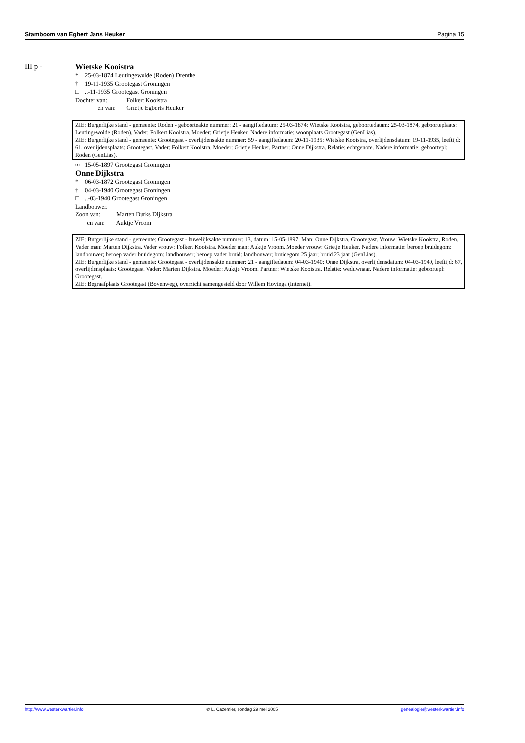Stamboom van Egbert Jans Heuker Pagina 15
III p - Wietske Kooistra
* 25-03-1874 Leutingewolde (Roden) Drenthe
† 19-11-1935 Grootegast Groningen
□..-11-1935 Grootegast Groningen
Dochter van: Folkert Kooistra
en van: Grietje Egberts Heuker
ZIE: Burgerlijke stand - gemeente: Roden - geboorteakte nummer: 21 - aangiftedatum: 25-03-1874: Wietske Kooistra, geboortedatum: 25-03-1874, geboorteplaats: Leutingewolde (Roden). Vader: Folkert Kooistra. Moeder: Grietje Heuker. Nadere informatie: woonplaats Grootegast (GenLias).
ZIE: Burgerlijke stand - gemeente: Grootegast - overlijdensakte nummer: 59 - aangiftedatum: 20-11-1935: Wietske Kooistra, overlijdensdatum: 19-11-1935, leeftijd: 61, overlijdensplaats: Grootegast. Vader: Folkert Kooistra. Moeder: Grietje Heuker. Partner: Onne Dijkstra. Relatie: echtgenote. Nadere informatie: geboortepl: Roden (GenLias).
∞ 15-05-1897 Grootegast Groningen
Onne Dijkstra
* 06-03-1872 Grootegast Groningen
† 04-03-1940 Grootegast Groningen
□..-03-1940 Grootegast Groningen
Landbouwer.
Zoon van: Marten Durks Dijkstra
en van: Auktje Vroom
ZIE: Burgerlijke stand - gemeente: Grootegast - huwelijksakte nummer: 13, datum: 15-05-1897. Man: Onne Dijkstra, Grootegast. Vrouw: Wietske Kooistra, Roden. Vader man: Marten Dijkstra. Vader vrouw: Folkert Kooistra. Moeder man: Auktje Vroom. Moeder vrouw: Grietje Heuker. Nadere informatie: beroep bruidegom: landbouwer; beroep vader bruidegom: landbouwer; beroep vader bruid: landbouwer; bruidegom 25 jaar; bruid 23 jaar (GenLias).
ZIE: Burgerlijke stand - gemeente: Grootegast - overlijdensakte nummer: 21 - aangiftedatum: 04-03-1940: Onne Dijkstra, overlijdensdatum: 04-03-1940, leeftijd: 67, overlijdensplaats: Grootegast. Vader: Marten Dijkstra. Moeder: Auktje Vroom. Partner: Wietske Kooistra. Relatie: weduwnaar. Nadere informatie: geboortepl: Grootegast.
ZIE: Begraafplaats Grootegast (Bovenweg), overzicht samengesteld door Willem Hovinga (Internet).
http://www.westerkwartier.info © L. Cazemier, zondag 29 mei 2005 genealogie@westerkwartier.info